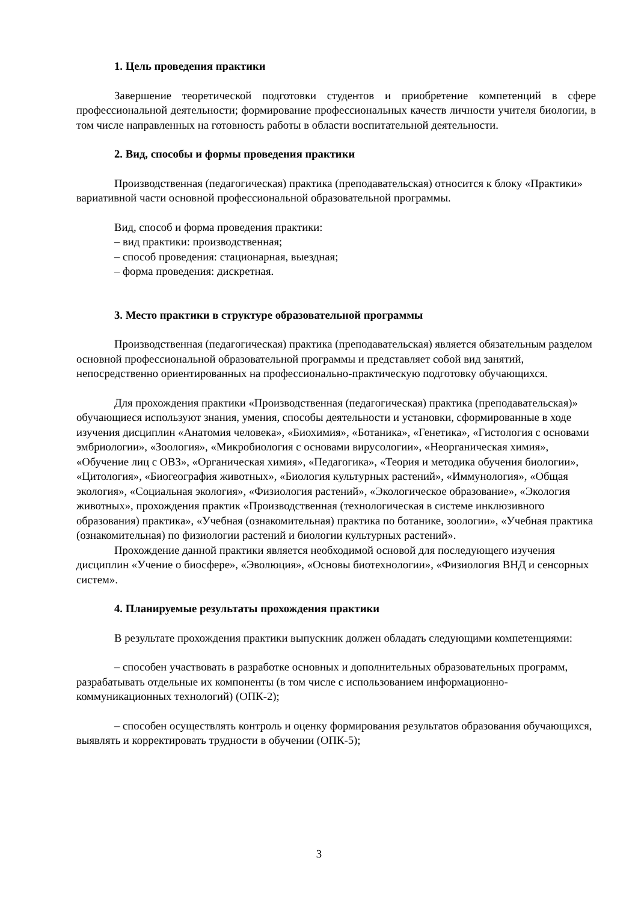1. Цель проведения практики
Завершение теоретической подготовки студентов и приобретение компетенций в сфере профессиональной деятельности; формирование профессиональных качеств личности учителя биологии, в том числе направленных на готовность работы в области воспитательной деятельности.
2. Вид, способы и формы проведения практики
Производственная (педагогическая) практика (преподавательская) относится к блоку «Практики» вариативной части основной профессиональной образовательной программы.
Вид, способ и форма проведения практики:
– вид практики: производственная;
– способ проведения: стационарная, выездная;
– форма проведения: дискретная.
3. Место практики в структуре образовательной программы
Производственная (педагогическая) практика (преподавательская) является обязательным разделом основной профессиональной образовательной программы и представляет собой вид занятий, непосредственно ориентированных на профессионально-практическую подготовку обучающихся.
Для прохождения практики «Производственная (педагогическая) практика (преподавательская)» обучающиеся используют знания, умения, способы деятельности и установки, сформированные в ходе изучения дисциплин «Анатомия человека», «Биохимия», «Ботаника», «Генетика», «Гистология с основами эмбриологии», «Зоология», «Микробиология с основами вирусологии», «Неорганическая химия», «Обучение лиц с ОВЗ», «Органическая химия», «Педагогика», «Теория и методика обучения биологии», «Цитология», «Биогеография животных», «Биология культурных растений», «Иммунология», «Общая экология», «Социальная экология», «Физиология растений», «Экологическое образование», «Экология животных», прохождения практик «Производственная (технологическая в системе инклюзивного образования) практика», «Учебная (ознакомительная) практика по ботанике, зоологии», «Учебная практика (ознакомительная) по физиологии растений и биологии культурных растений».
Прохождение данной практики является необходимой основой для последующего изучения дисциплин «Учение о биосфере», «Эволюция», «Основы биотехнологии», «Физиология ВНД и сенсорных систем».
4. Планируемые результаты прохождения практики
В результате прохождения практики выпускник должен обладать следующими компетенциями:
– способен участвовать в разработке основных и дополнительных образовательных программ, разрабатывать отдельные их компоненты (в том числе с использованием информационно-коммуникационных технологий) (ОПК-2);
– способен осуществлять контроль и оценку формирования результатов образования обучающихся, выявлять и корректировать трудности в обучении (ОПК-5);
3